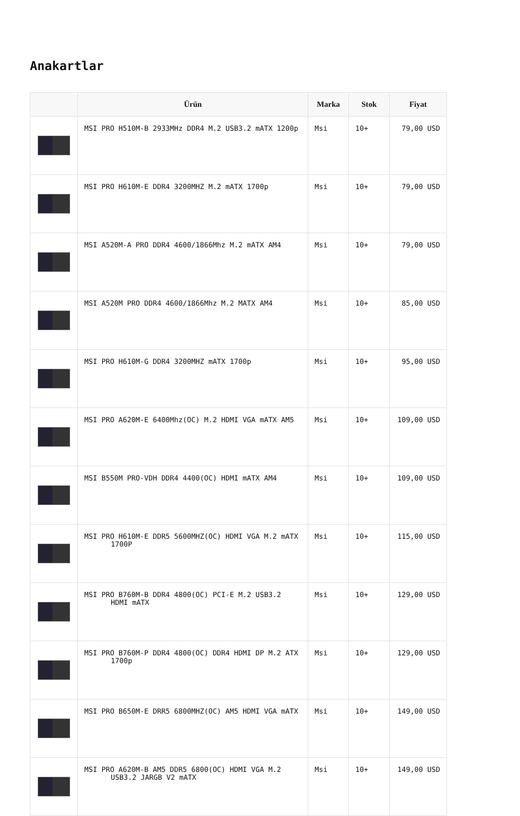Anakartlar
| | Ürün | Marka | Stok | Fiyat |
| --- | --- | --- | --- | --- |
| | MSI PRO H510M-B 2933MHz DDR4 M.2 USB3.2 mATX 1200p | Msi | 10+ | 79,00 USD |
| | MSI PRO H610M-E DDR4 3200MHZ M.2 mATX 1700p | Msi | 10+ | 79,00 USD |
| | MSI A520M-A PRO DDR4 4600/1866Mhz M.2 mATX AM4 | Msi | 10+ | 79,00 USD |
| | MSI A520M PRO DDR4 4600/1866Mhz M.2 MATX AM4 | Msi | 10+ | 85,00 USD |
| | MSI PRO H610M-G DDR4 3200MHZ mATX 1700p | Msi | 10+ | 95,00 USD |
| | MSI PRO A620M-E 6400Mhz(OC) M.2 HDMI VGA mATX AM5 | Msi | 10+ | 109,00 USD |
| | MSI B550M PRO-VDH DDR4 4400(OC) HDMI mATX AM4 | Msi | 10+ | 109,00 USD |
| | MSI PRO H610M-E DDR5 5600MHZ(OC) HDMI VGA M.2 mATX 1700P | Msi | 10+ | 115,00 USD |
| | MSI PRO B760M-B DDR4 4800(OC) PCI-E M.2 USB3.2 HDMI mATX | Msi | 10+ | 129,00 USD |
| | MSI PRO B760M-P DDR4 4800(OC) DDR4 HDMI DP M.2 ATX 1700p | Msi | 10+ | 129,00 USD |
| | MSI PRO B650M-E DRR5 6800MHZ(OC) AM5 HDMI VGA mATX | Msi | 10+ | 149,00 USD |
| | MSI PRO A620M-B AM5 DDR5 6800(OC) HDMI VGA M.2 USB3.2 JARGB V2 mATX | Msi | 10+ | 149,00 USD |